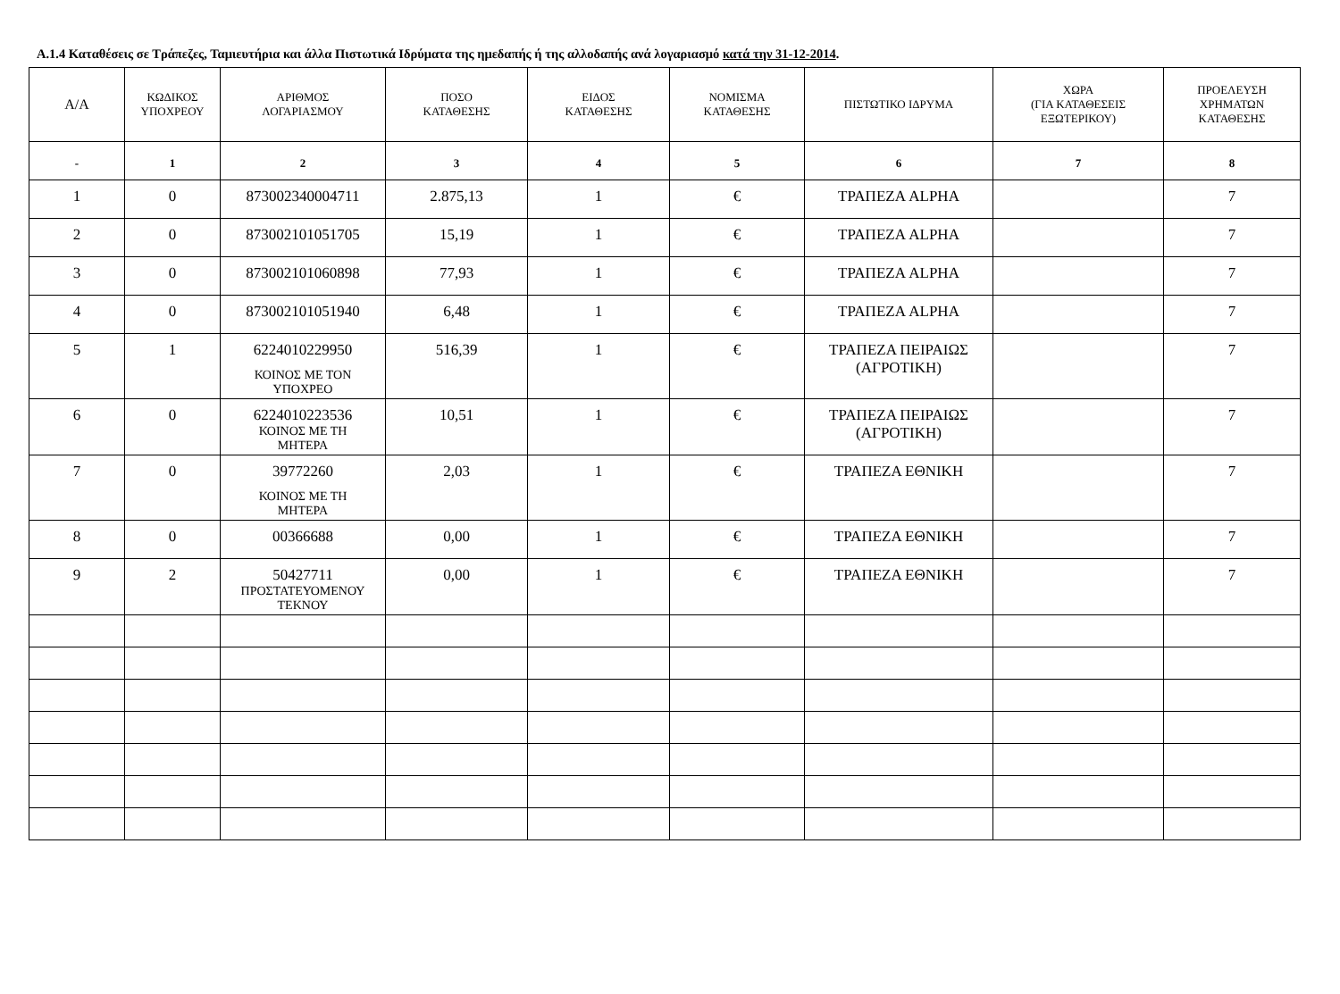Α.1.4 Καταθέσεις σε Τράπεζες, Ταμιευτήρια και άλλα Πιστωτικά Ιδρύματα της ημεδαπής ή της αλλοδαπής ανά λογαριασμό κατά την 31-12-2014.
| Α/Α | ΚΩΔΙΚΟΣ ΥΠΟΧΡΕΟΥ | ΑΡΙΘΜΟΣ ΛΟΓΑΡΙΑΣΜΟΥ | ΠΟΣΟ ΚΑΤΑΘΕΣΗΣ | ΕΙΔΟΣ ΚΑΤΑΘΕΣΗΣ | ΝΟΜΙΣΜΑ ΚΑΤΑΘΕΣΗΣ | ΠΙΣΤΩΤΙΚΟ ΙΔΡΥΜΑ | ΧΩΡΑ (ΓΙΑ ΚΑΤΑΘΕΣΕΙΣ ΕΞΩΤΕΡΙΚΟΥ) | ΠΡΟΕΛΕΥΣΗ ΧΡΗΜΑΤΩΝ ΚΑΤΑΘΕΣΗΣ |
| --- | --- | --- | --- | --- | --- | --- | --- | --- |
| - | 1 | 2 | 3 | 4 | 5 | 6 | 7 | 8 |
| 1 | 0 | 873002340004711 | 2.875,13 | 1 | € | ΤΡΑΠΕΖΑ ALPHA | | 7 |
| 2 | 0 | 873002101051705 | 15,19 | 1 | € | ΤΡΑΠΕΖΑ ALPHA | | 7 |
| 3 | 0 | 873002101060898 | 77,93 | 1 | € | ΤΡΑΠΕΖΑ ALPHA | | 7 |
| 4 | 0 | 873002101051940 | 6,48 | 1 | € | ΤΡΑΠΕΖΑ ALPHA | | 7 |
| 5 | 1 | 6224010229950 ΚΟΙΝΟΣ ΜΕ ΤΟΝ ΥΠΟΧΡΕΟ | 516,39 | 1 | € | ΤΡΑΠΕΖΑ ΠΕΙΡΑΙΩΣ (ΑΓΡΟΤΙΚΗ) | | 7 |
| 6 | 0 | 6224010223536 ΚΟΙΝΟΣ ΜΕ ΤΗ ΜΗΤΕΡΑ | 10,51 | 1 | € | ΤΡΑΠΕΖΑ ΠΕΙΡΑΙΩΣ (ΑΓΡΟΤΙΚΗ) | | 7 |
| 7 | 0 | 39772260 ΚΟΙΝΟΣ ΜΕ ΤΗ ΜΗΤΕΡΑ | 2,03 | 1 | € | ΤΡΑΠΕΖΑ ΕΘΝΙΚΗ | | 7 |
| 8 | 0 | 00366688 | 0,00 | 1 | € | ΤΡΑΠΕΖΑ ΕΘΝΙΚΗ | | 7 |
| 9 | 2 | 50427711 ΠΡΟΣΤΑΤΕΥΟΜΕΝΟΥ ΤΕΚΝΟΥ | 0,00 | 1 | € | ΤΡΑΠΕΖΑ ΕΘΝΙΚΗ | | 7 |